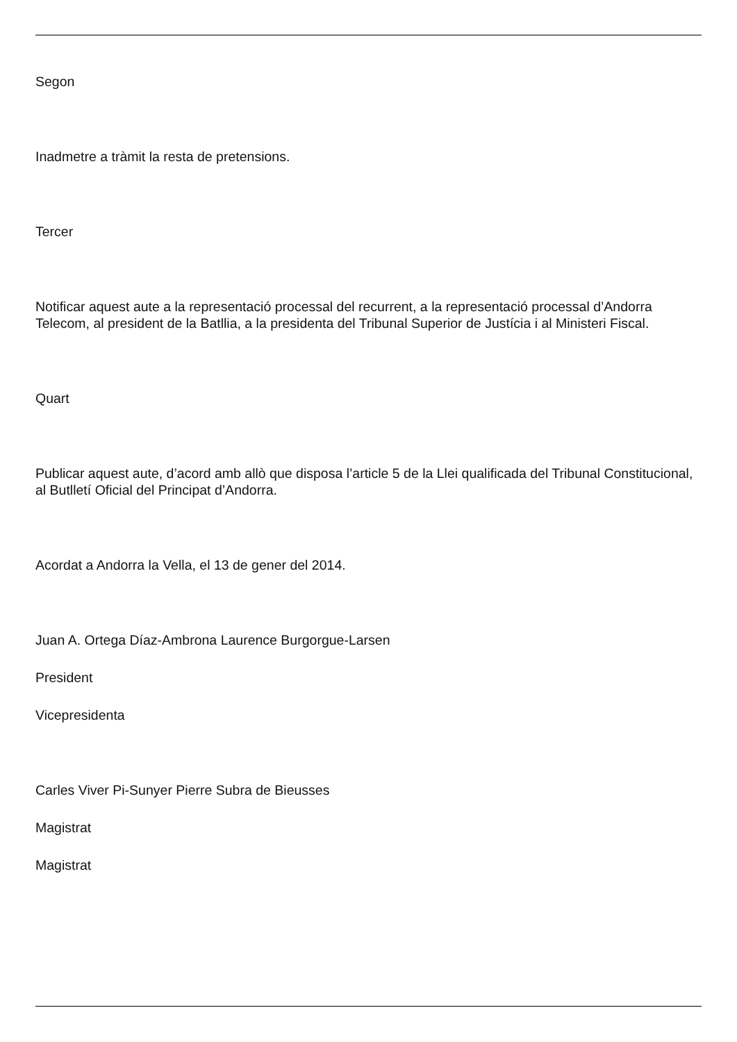Segon
Inadmetre a tràmit la resta de pretensions.
Tercer
Notificar aquest aute a la representació processal del recurrent, a la representació processal d’Andorra Telecom, al president de la Batllia, a la presidenta del Tribunal Superior de Justícia i al Ministeri Fiscal.
Quart
Publicar aquest aute, d’acord amb allò que disposa l’article 5 de la Llei qualificada del Tribunal Constitucional, al Butlletí Oficial del Principat d’Andorra.
Acordat a Andorra la Vella, el 13 de gener del 2014.
Juan A. Ortega Díaz-Ambrona Laurence Burgorgue-Larsen
President
Vicepresidenta
Carles Viver Pi-Sunyer Pierre Subra de Bieusses
Magistrat
Magistrat